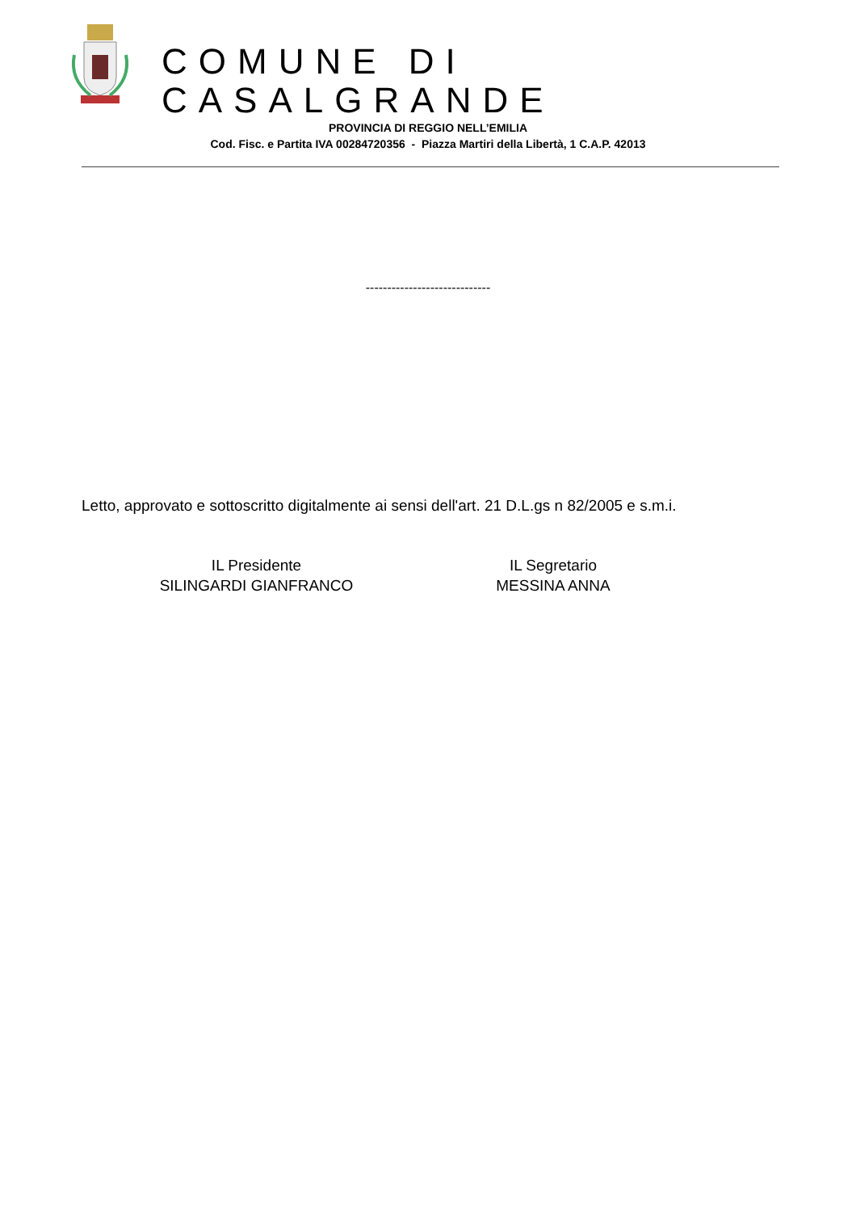COMUNE DI CASALGRANDE
PROVINCIA DI REGGIO NELL’EMILIA
Cod. Fisc. e Partita IVA 00284720356 - Piazza Martiri della Libertà, 1 C.A.P. 42013
-----------------------------
Letto, approvato e sottoscritto digitalmente ai sensi dell'art. 21 D.L.gs n 82/2005 e s.m.i.
IL Presidente
SILINGARDI GIANFRANCO
IL Segretario
MESSINA ANNA